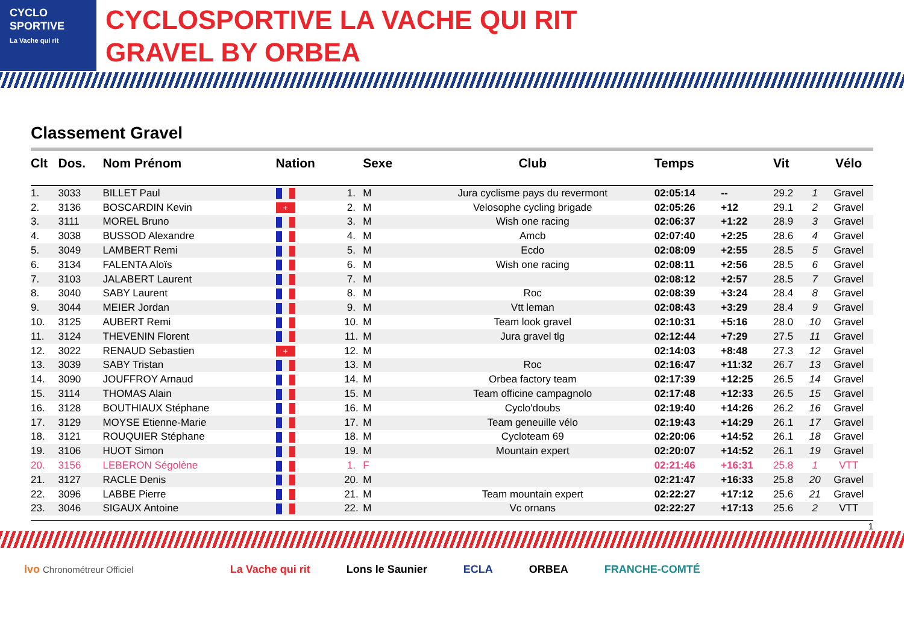CYCLO
SPORTIVE
La Vache qui rit
CYCLOSPORTIVE LA VACHE QUI RIT
GRAVEL BY ORBEA
Classement Gravel
| Clt | Dos. | Nom Prénom | Nation | | Sexe | Club | Temps | | Vit | | Vélo |
| --- | --- | --- | --- | --- | --- | --- | --- | --- | --- | --- | --- |
| 1. | 3033 | BILLET Paul | | 1. | M | Jura cyclisme pays du revermont | 02:05:14 | -- | 29.2 | 1 | Gravel |
| 2. | 3136 | BOSCARDIN Kevin | + | 2. | M | Velosophe cycling brigade | 02:05:26 | +12 | 29.1 | 2 | Gravel |
| 3. | 3111 | MOREL Bruno | | 3. | M | Wish one racing | 02:06:37 | +1:22 | 28.9 | 3 | Gravel |
| 4. | 3038 | BUSSOD Alexandre | | 4. | M | Amcb | 02:07:40 | +2:25 | 28.6 | 4 | Gravel |
| 5. | 3049 | LAMBERT Remi | | 5. | M | Ecdo | 02:08:09 | +2:55 | 28.5 | 5 | Gravel |
| 6. | 3134 | FALENTA Aloïs | | 6. | M | Wish one racing | 02:08:11 | +2:56 | 28.5 | 6 | Gravel |
| 7. | 3103 | JALABERT Laurent | | 7. | M | | 02:08:12 | +2:57 | 28.5 | 7 | Gravel |
| 8. | 3040 | SABY Laurent | | 8. | M | Roc | 02:08:39 | +3:24 | 28.4 | 8 | Gravel |
| 9. | 3044 | MEIER Jordan | | 9. | M | Vtt leman | 02:08:43 | +3:29 | 28.4 | 9 | Gravel |
| 10. | 3125 | AUBERT Remi | | 10. | M | Team look gravel | 02:10:31 | +5:16 | 28.0 | 10 | Gravel |
| 11. | 3124 | THEVENIN Florent | | 11. | M | Jura gravel tlg | 02:12:44 | +7:29 | 27.5 | 11 | Gravel |
| 12. | 3022 | RENAUD Sebastien | + | 12. | M | | 02:14:03 | +8:48 | 27.3 | 12 | Gravel |
| 13. | 3039 | SABY Tristan | | 13. | M | Roc | 02:16:47 | +11:32 | 26.7 | 13 | Gravel |
| 14. | 3090 | JOUFFROY Arnaud | | 14. | M | Orbea factory team | 02:17:39 | +12:25 | 26.5 | 14 | Gravel |
| 15. | 3114 | THOMAS Alain | | 15. | M | Team officine campagnolo | 02:17:48 | +12:33 | 26.5 | 15 | Gravel |
| 16. | 3128 | BOUTHIAUX Stéphane | | 16. | M | Cyclo'doubs | 02:19:40 | +14:26 | 26.2 | 16 | Gravel |
| 17. | 3129 | MOYSE Etienne-Marie | | 17. | M | Team geneuille vélo | 02:19:43 | +14:29 | 26.1 | 17 | Gravel |
| 18. | 3121 | ROUQUIER Stéphane | | 18. | M | Cycloteam 69 | 02:20:06 | +14:52 | 26.1 | 18 | Gravel |
| 19. | 3106 | HUOT Simon | | 19. | M | Mountain expert | 02:20:07 | +14:52 | 26.1 | 19 | Gravel |
| 20. | 3156 | LEBERON Ségolène | | 1. | F | | 02:21:46 | +16:31 | 25.8 | 1 | VTT |
| 21. | 3127 | RACLE Denis | | 20. | M | | 02:21:47 | +16:33 | 25.8 | 20 | Gravel |
| 22. | 3096 | LABBE Pierre | | 21. | M | Team mountain expert | 02:22:27 | +17:12 | 25.6 | 21 | Gravel |
| 23. | 3046 | SIGAUX Antoine | | 22. | M | Vc ornans | 02:22:27 | +17:13 | 25.6 | 2 | VTT |
1
lvo Chronométreur Officiel La Vache qui rit Lons le Saunier ECLA ORBEA FRANCHE-COMTÉ